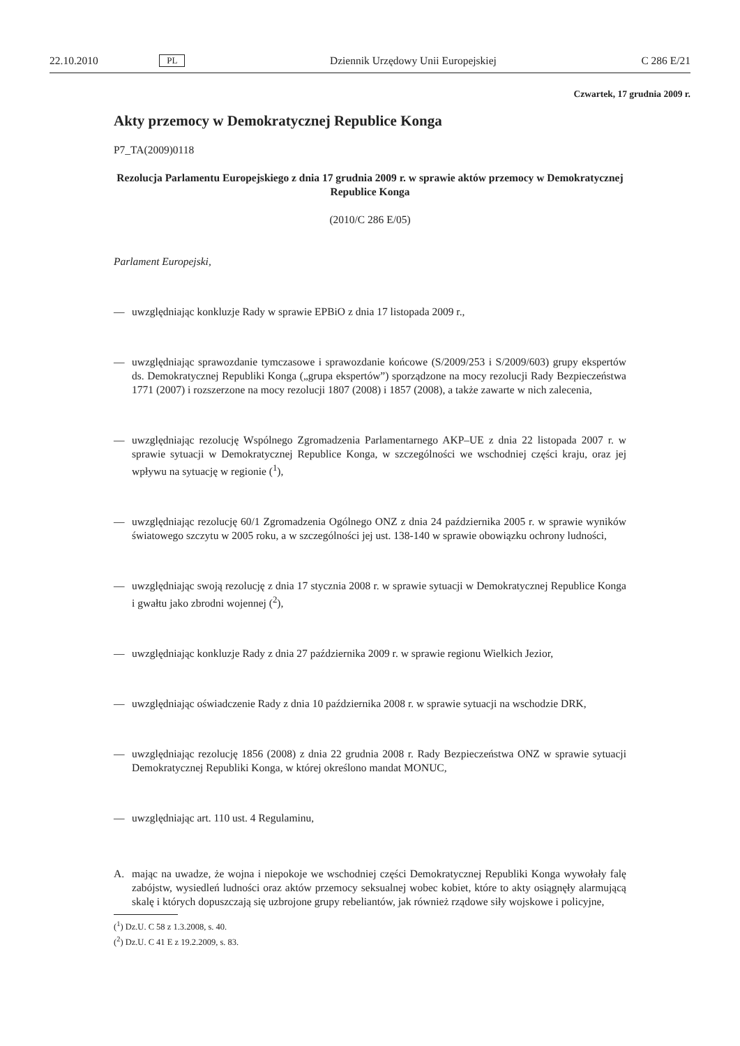22.10.2010 PL Dziennik Urzędowy Unii Europejskiej C 286 E/21
Czwartek, 17 grudnia 2009 r.
Akty przemocy w Demokratycznej Republice Konga
P7_TA(2009)0118
Rezolucja Parlamentu Europejskiego z dnia 17 grudnia 2009 r. w sprawie aktów przemocy w Demokratycznej Republice Konga
(2010/C 286 E/05)
Parlament Europejski,
— uwzględniając konkluzje Rady w sprawie EPBiO z dnia 17 listopada 2009 r.,
— uwzględniając sprawozdanie tymczasowe i sprawozdanie końcowe (S/2009/253 i S/2009/603) grupy ekspertów ds. Demokratycznej Republiki Konga („grupa ekspertów”) sporządzone na mocy rezolucji Rady Bezpieczeństwa 1771 (2007) i rozszerzone na mocy rezolucji 1807 (2008) i 1857 (2008), a także zawarte w nich zalecenia,
— uwzględniając rezolucję Wspólnego Zgromadzenia Parlamentarnego AKP–UE z dnia 22 listopada 2007 r. w sprawie sytuacji w Demokratycznej Republice Konga, w szczególności we wschodniej części kraju, oraz jej wpływu na sytuację w regionie (<sup>1</sup>),
— uwzględniając rezolucję 60/1 Zgromadzenia Ogólnego ONZ z dnia 24 października 2005 r. w sprawie wyników światowego szczytu w 2005 roku, a w szczególności jej ust. 138-140 w sprawie obowiązku ochrony ludności,
— uwzględniając swoją rezolucję z dnia 17 stycznia 2008 r. w sprawie sytuacji w Demokratycznej Republice Konga i gwałtu jako zbrodni wojennej (<sup>2</sup>),
— uwzględniając konkluzje Rady z dnia 27 października 2009 r. w sprawie regionu Wielkich Jezior,
— uwzględniając oświadczenie Rady z dnia 10 października 2008 r. w sprawie sytuacji na wschodzie DRK,
— uwzględniając rezolucję 1856 (2008) z dnia 22 grudnia 2008 r. Rady Bezpieczeństwa ONZ w sprawie sytuacji Demokratycznej Republiki Konga, w której określono mandat MONUC,
— uwzględniając art. 110 ust. 4 Regulaminu,
A. mając na uwadze, że wojna i niepokoje we wschodniej części Demokratycznej Republiki Konga wywołały falę zabójstw, wysiedleń ludności oraz aktów przemocy seksualnej wobec kobiet, które to akty osiągnęły alarmującą skalę i których dopuszczają się uzbrojone grupy rebeliantów, jak również rządowe siły wojskowe i policyjne,
(<sup>1</sup>) Dz.U. C 58 z 1.3.2008, s. 40.
(<sup>2</sup>) Dz.U. C 41 E z 19.2.2009, s. 83.